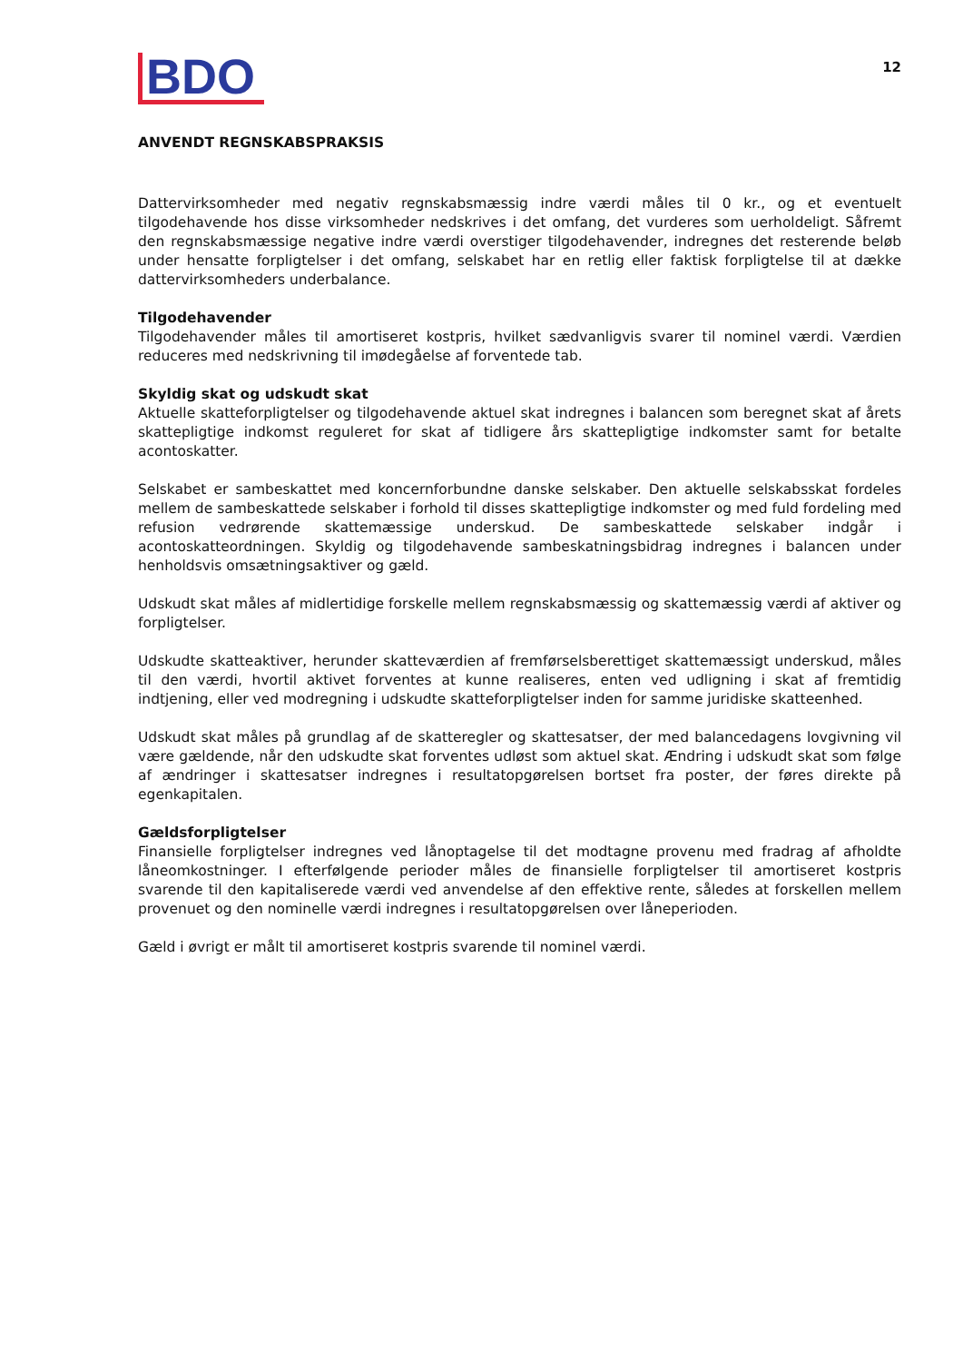BDO
12
ANVENDT REGNSKABSPRAKSIS
Dattervirksomheder med negativ regnskabsmæssig indre værdi måles til 0 kr., og et eventuelt tilgodehavende hos disse virksomheder nedskrives i det omfang, det vurderes som uerholdeligt. Såfremt den regnskabsmæssige negative indre værdi overstiger tilgodehavender, indregnes det resterende beløb under hensatte forpligtelser i det omfang, selskabet har en retlig eller faktisk forpligtelse til at dække dattervirksomheders underbalance.
Tilgodehavender
Tilgodehavender måles til amortiseret kostpris, hvilket sædvanligvis svarer til nominel værdi. Værdien reduceres med nedskrivning til imødegåelse af forventede tab.
Skyldig skat og udskudt skat
Aktuelle skatteforpligtelser og tilgodehavende aktuel skat indregnes i balancen som beregnet skat af årets skattepligtige indkomst reguleret for skat af tidligere års skattepligtige indkomster samt for betalte acontoskatter.
Selskabet er sambeskattet med koncernforbundne danske selskaber. Den aktuelle selskabsskat fordeles mellem de sambeskattede selskaber i forhold til disses skattepligtige indkomster og med fuld fordeling med refusion vedrørende skattemæssige underskud. De sambeskattede selskaber indgår i acontoskatteordningen. Skyldig og tilgodehavende sambeskatningsbidrag indregnes i balancen under henholdsvis omsætningsaktiver og gæld.
Udskudt skat måles af midlertidige forskelle mellem regnskabsmæssig og skattemæssig værdi af aktiver og forpligtelser.
Udskudte skatteaktiver, herunder skatteværdien af fremførselsberettiget skattemæssigt underskud, måles til den værdi, hvortil aktivet forventes at kunne realiseres, enten ved udligning i skat af fremtidig indtjening, eller ved modregning i udskudte skatteforpligtelser inden for samme juridiske skatteenhed.
Udskudt skat måles på grundlag af de skatteregler og skattesatser, der med balancedagens lovgivning vil være gældende, når den udskudte skat forventes udløst som aktuel skat. Ændring i udskudt skat som følge af ændringer i skattesatser indregnes i resultatopgørelsen bortset fra poster, der føres direkte på egenkapitalen.
Gældsforpligtelser
Finansielle forpligtelser indregnes ved lånoptagelse til det modtagne provenu med fradrag af afholdte låneomkostninger. I efterfølgende perioder måles de finansielle forpligtelser til amortiseret kostpris svarende til den kapitaliserede værdi ved anvendelse af den effektive rente, således at forskellen mellem provenuet og den nominelle værdi indregnes i resultatopgørelsen over låneperioden.
Gæld i øvrigt er målt til amortiseret kostpris svarende til nominel værdi.